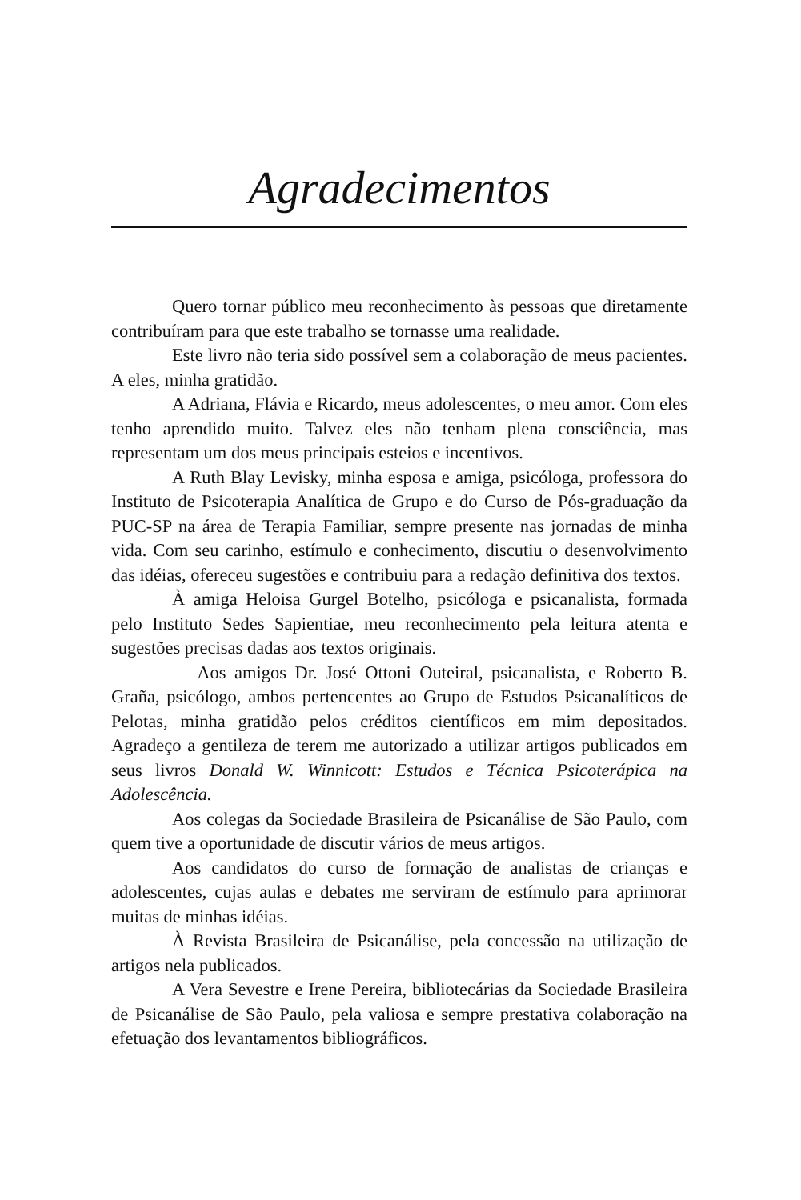Agradecimentos
Quero tornar público meu reconhecimento às pessoas que diretamente contribuíram para que este trabalho se tornasse uma realidade.
Este livro não teria sido possível sem a colaboração de meus pacientes. A eles, minha gratidão.
A Adriana, Flávia e Ricardo, meus adolescentes, o meu amor. Com eles tenho aprendido muito. Talvez eles não tenham plena consciência, mas representam um dos meus principais esteios e incentivos.
A Ruth Blay Levisky, minha esposa e amiga, psicóloga, professora do Instituto de Psicoterapia Analítica de Grupo e do Curso de Pós-graduação da PUC-SP na área de Terapia Familiar, sempre presente nas jornadas de minha vida. Com seu carinho, estímulo e conhecimento, discutiu o desenvolvimento das idéias, ofereceu sugestões e contribuiu para a redação definitiva dos textos.
À amiga Heloisa Gurgel Botelho, psicóloga e psicanalista, formada pelo Instituto Sedes Sapientiae, meu reconhecimento pela leitura atenta e sugestões precisas dadas aos textos originais.
Aos amigos Dr. José Ottoni Outeiral, psicanalista, e Roberto B. Graña, psicólogo, ambos pertencentes ao Grupo de Estudos Psicanalíticos de Pelotas, minha gratidão pelos créditos científicos em mim depositados. Agradeço a gentileza de terem me autorizado a utilizar artigos publicados em seus livros Donald W. Winnicott: Estudos e Técnica Psicoterápica na Adolescência.
Aos colegas da Sociedade Brasileira de Psicanálise de São Paulo, com quem tive a oportunidade de discutir vários de meus artigos.
Aos candidatos do curso de formação de analistas de crianças e adolescentes, cujas aulas e debates me serviram de estímulo para aprimorar muitas de minhas idéias.
À Revista Brasileira de Psicanálise, pela concessão na utilização de artigos nela publicados.
A Vera Sevestre e Irene Pereira, bibliotecárias da Sociedade Brasileira de Psicanálise de São Paulo, pela valiosa e sempre prestativa colaboração na efetuação dos levantamentos bibliográficos.